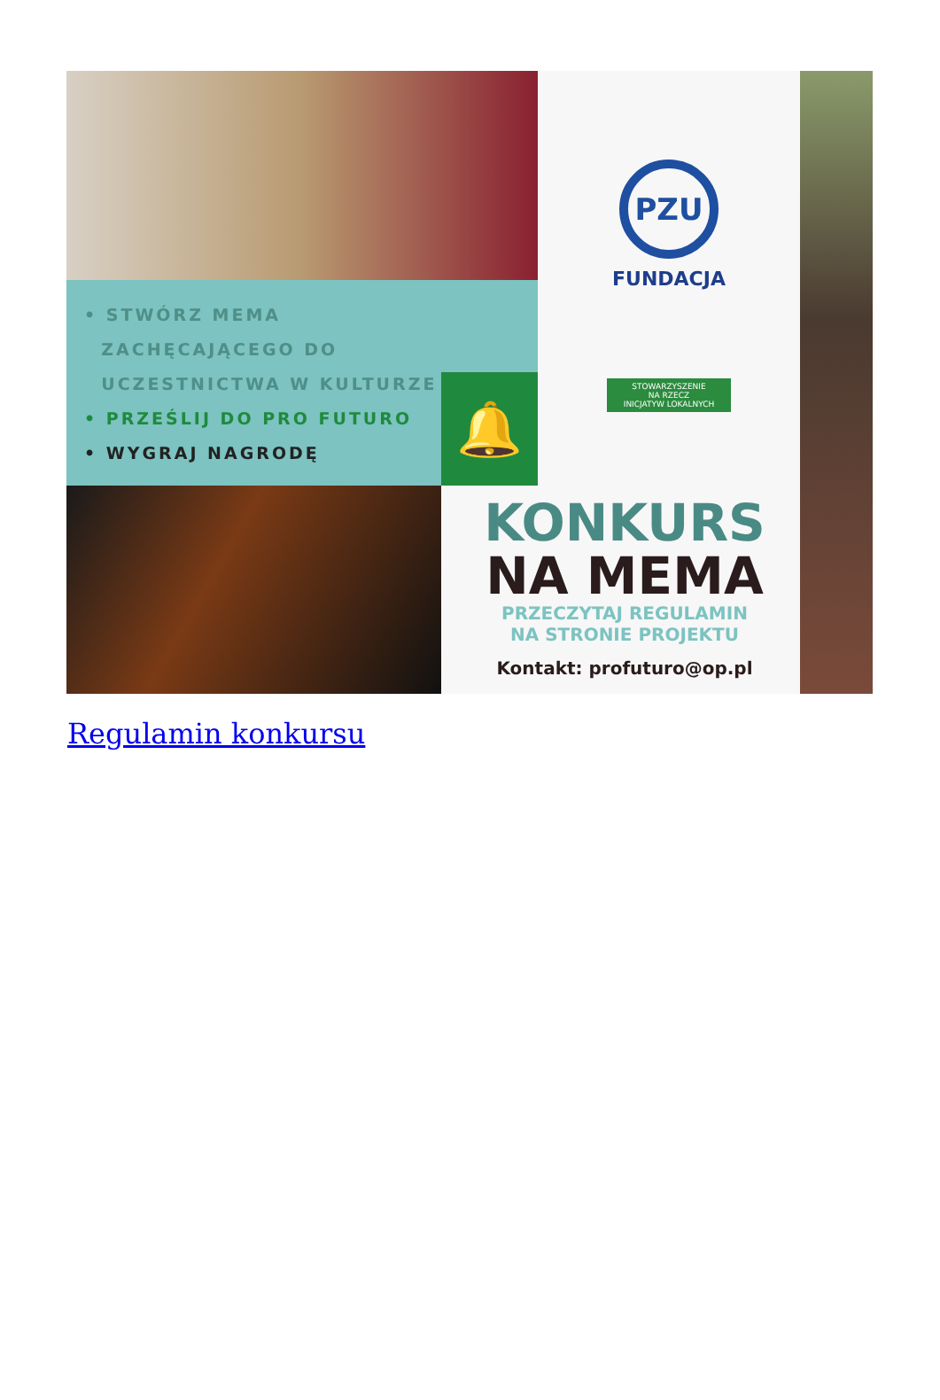• STWÓRZ MEMA
ZACHĘCAJĄCEGO DO
UCZESTNICTWA W KULTURZE
• PRZEŚLIJ DO PRO FUTURO
• WYGRAJ NAGRODĘ
🔔
PZU
FUNDACJA
STOWARZYSZENIE
NA RZECZ
INICJATYW LOKALNYCH
KONKURS
NA MEMA
PRZECZYTAJ REGULAMIN
NA STRONIE PROJEKTU
Kontakt: profuturo@op.pl
Regulamin konkursu